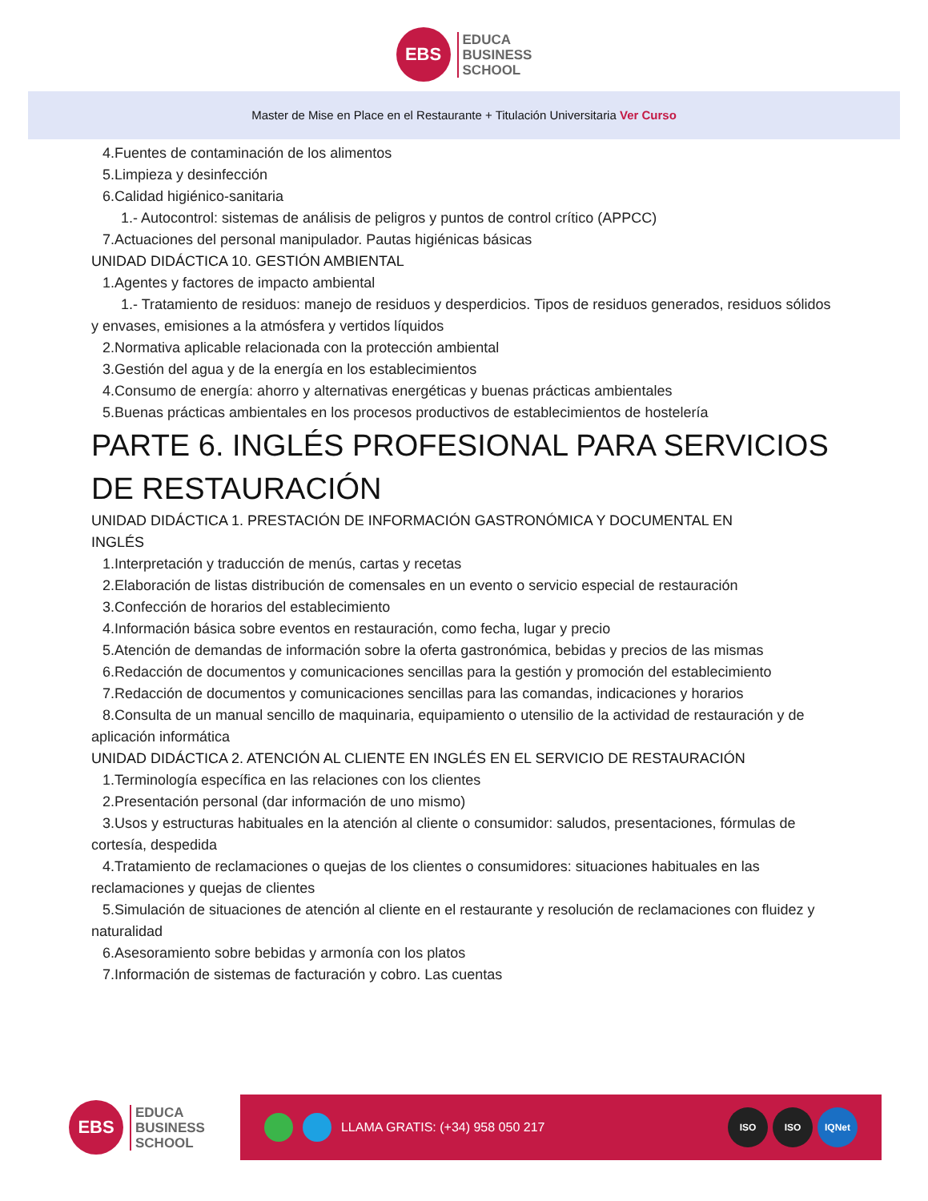EBS
EDUCA
BUSINESS
SCHOOL
Master de Mise en Place en el Restaurante + Titulación Universitaria Ver Curso
4.Fuentes de contaminación de los alimentos
5.Limpieza y desinfección
6.Calidad higiénico-sanitaria
1.- Autocontrol: sistemas de análisis de peligros y puntos de control crítico (APPCC)
7.Actuaciones del personal manipulador. Pautas higiénicas básicas
UNIDAD DIDÁCTICA 10. GESTIÓN AMBIENTAL
1.Agentes y factores de impacto ambiental
1.- Tratamiento de residuos: manejo de residuos y desperdicios. Tipos de residuos generados, residuos sólidos y envases, emisiones a la atmósfera y vertidos líquidos
2.Normativa aplicable relacionada con la protección ambiental
3.Gestión del agua y de la energía en los establecimientos
4.Consumo de energía: ahorro y alternativas energéticas y buenas prácticas ambientales
5.Buenas prácticas ambientales en los procesos productivos de establecimientos de hostelería
PARTE 6. INGLÉS PROFESIONAL PARA SERVICIOS
DE RESTAURACIÓN
UNIDAD DIDÁCTICA 1. PRESTACIÓN DE INFORMACIÓN GASTRONÓMICA Y DOCUMENTAL EN
INGLÉS
1.Interpretación y traducción de menús, cartas y recetas
2.Elaboración de listas distribución de comensales en un evento o servicio especial de restauración
3.Confección de horarios del establecimiento
4.Información básica sobre eventos en restauración, como fecha, lugar y precio
5.Atención de demandas de información sobre la oferta gastronómica, bebidas y precios de las mismas
6.Redacción de documentos y comunicaciones sencillas para la gestión y promoción del establecimiento
7.Redacción de documentos y comunicaciones sencillas para las comandas, indicaciones y horarios
8.Consulta de un manual sencillo de maquinaria, equipamiento o utensilio de la actividad de restauración y de aplicación informática
UNIDAD DIDÁCTICA 2. ATENCIÓN AL CLIENTE EN INGLÉS EN EL SERVICIO DE RESTAURACIÓN
1.Terminología específica en las relaciones con los clientes
2.Presentación personal (dar información de uno mismo)
3.Usos y estructuras habituales en la atención al cliente o consumidor: saludos, presentaciones, fórmulas de cortesía, despedida
4.Tratamiento de reclamaciones o quejas de los clientes o consumidores: situaciones habituales en las reclamaciones y quejas de clientes
5.Simulación de situaciones de atención al cliente en el restaurante y resolución de reclamaciones con fluidez y naturalidad
6.Asesoramiento sobre bebidas y armonía con los platos
7.Información de sistemas de facturación y cobro. Las cuentas
EBS
EDUCA
BUSINESS
SCHOOL
LLAMA GRATIS: (+34) 958 050 217
ISO ISO IQNet